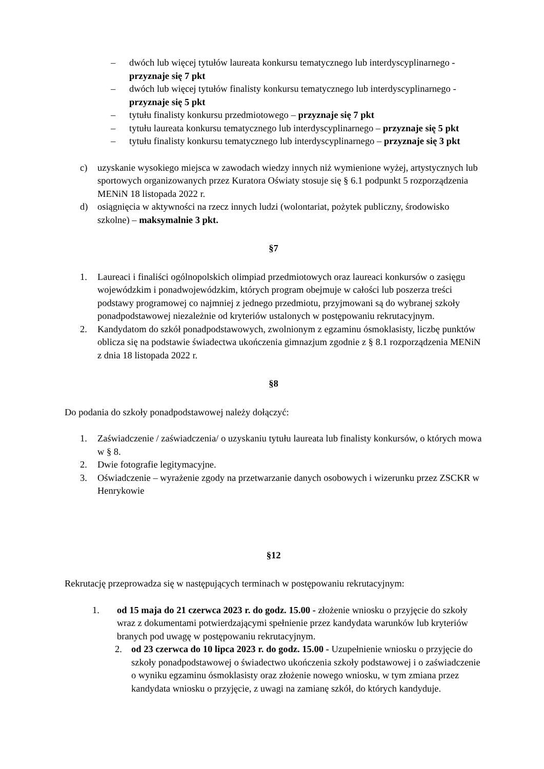– dwóch lub więcej tytułów laureata konkursu tematycznego lub interdyscyplinarnego - przyznaje się 7 pkt
– dwóch lub więcej tytułów finalisty konkursu tematycznego lub interdyscyplinarnego - przyznaje się 5 pkt
– tytułu finalisty konkursu przedmiotowego – przyznaje się 7 pkt
– tytułu laureata konkursu tematycznego lub interdyscyplinarnego – przyznaje się 5 pkt
– tytułu finalisty konkursu tematycznego lub interdyscyplinarnego – przyznaje się 3 pkt
c) uzyskanie wysokiego miejsca w zawodach wiedzy innych niż wymienione wyżej, artystycznych lub sportowych organizowanych przez Kuratora Oświaty stosuje się § 6.1 podpunkt 5 rozporządzenia MENiN 18 listopada 2022 r.
d) osiągnięcia w aktywności na rzecz innych ludzi (wolontariat, pożytek publiczny, środowisko szkolne) – maksymalnie 3 pkt.
§7
1. Laureaci i finaliści ogólnopolskich olimpiad przedmiotowych oraz laureaci konkursów o zasięgu wojewódzkim i ponadwojewódzkim, których program obejmuje w całości lub poszerza treści podstawy programowej co najmniej z jednego przedmiotu, przyjmowani są do wybranej szkoły ponadpodstawowej niezależnie od kryteriów ustalonych w postępowaniu rekrutacyjnym.
2. Kandydatom do szkół ponadpodstawowych, zwolnionym z egzaminu ósmoklasisty, liczbę punktów oblicza się na podstawie świadectwa ukończenia gimnazjum zgodnie z § 8.1 rozporządzenia MENiN z dnia 18 listopada 2022 r.
§8
Do podania do szkoły ponadpodstawowej należy dołączyć:
1. Zaświadczenie / zaświadczenia/ o uzyskaniu tytułu laureata lub finalisty konkursów, o których mowa w § 8.
2. Dwie fotografie legitymacyjne.
3. Oświadczenie – wyrażenie zgody na przetwarzanie danych osobowych i wizerunku przez ZSCKR w Henrykowie
§12
Rekrutację przeprowadza się w następujących terminach w postępowaniu rekrutacyjnym:
1. od 15 maja do 21 czerwca 2023 r. do godz. 15.00 - złożenie wniosku o przyjęcie do szkoły wraz z dokumentami potwierdzającymi spełnienie przez kandydata warunków lub kryteriów branych pod uwagę w postępowaniu rekrutacyjnym.
2. od 23 czerwca do 10 lipca 2023 r. do godz. 15.00 - Uzupełnienie wniosku o przyjęcie do szkoły ponadpodstawowej o świadectwo ukończenia szkoły podstawowej i o zaświadczenie o wyniku egzaminu ósmoklasisty oraz złożenie nowego wniosku, w tym zmiana przez kandydata wniosku o przyjęcie, z uwagi na zamianę szkół, do których kandyduje.